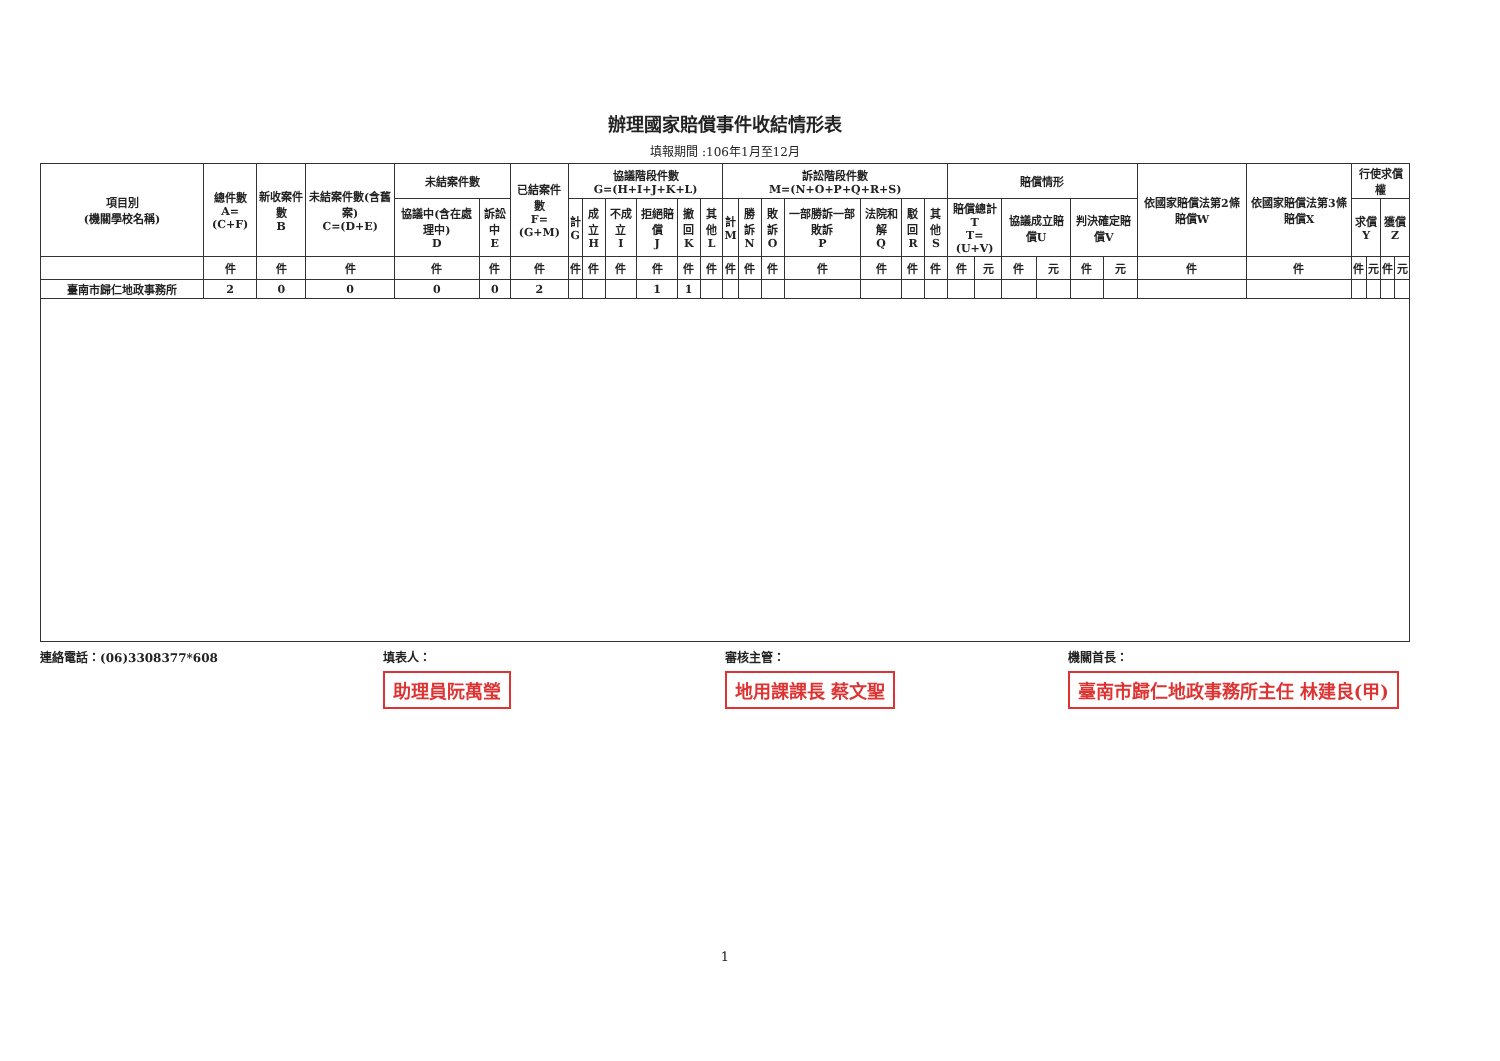辦理國家賠償事件收結情形表
填報期間 :106年1月至12月
| 項目別 (機關學校名稱) | 總件數 A=(C+F) | 新收案件數 B | 未結案件數(含舊案) C=(D+E) | 未結案件數 | | 已結案件數 F=(G+M) | 協議階段件數 G=(H+I+J+K+L) | | | | | | 訴訟階段件數 M=(N+O+P+Q+R+S) | | | | | | | 賠償情形 | | | | | | 依國家賠償法第2條賠償W | 依國家賠償法第3條賠償X | 行使求償權 | | | |
| --- | --- | --- | --- | --- | --- | --- | --- | --- | --- | --- | --- | --- | --- | --- | --- | --- | --- | --- | --- | --- | --- | --- | --- | --- | --- | --- | --- | --- | --- | --- | --- |
| | | | | 協議中(含在處理中) D | 訴訟中 E | | 計 G | 成立 H | 不成立 I | 拒絕賠償 J | 撤回 K | 其他 L | 計 M | 勝訴 N | 敗訴 O | 一部勝訴一部敗訴 P | 法院和解 Q | 駁回 R | 其他 S | 賠償總計T T=(U+V) | | 協議成立賠償U | | 判決確定賠償V | | | | 求償 Y | | 獲償 Z | |
| | 件 | 件 | 件 | 件 | 件 | 件 | 件 | 件 | 件 | 件 | 件 | 件 | 件 | 件 | 件 | 件 | 件 | 件 | 件 | 件 | 元 | 件 | 元 | 件 | 元 | 件 | 件 | 件 | 元 | 件 | 元 |
| 臺南市歸仁地政事務所 | 2 | 0 | 0 | 0 | 0 | 2 | | | | 1 | 1 | | | | | | | | | | | | | | | | | | | | |
連絡電話：(06)3308377*608 填表人：
助理員阮萬瑩
審核主管：
地用課課長 蔡文聖
機關首長：
臺南市歸仁地政事務所主任 林建良(甲)
1